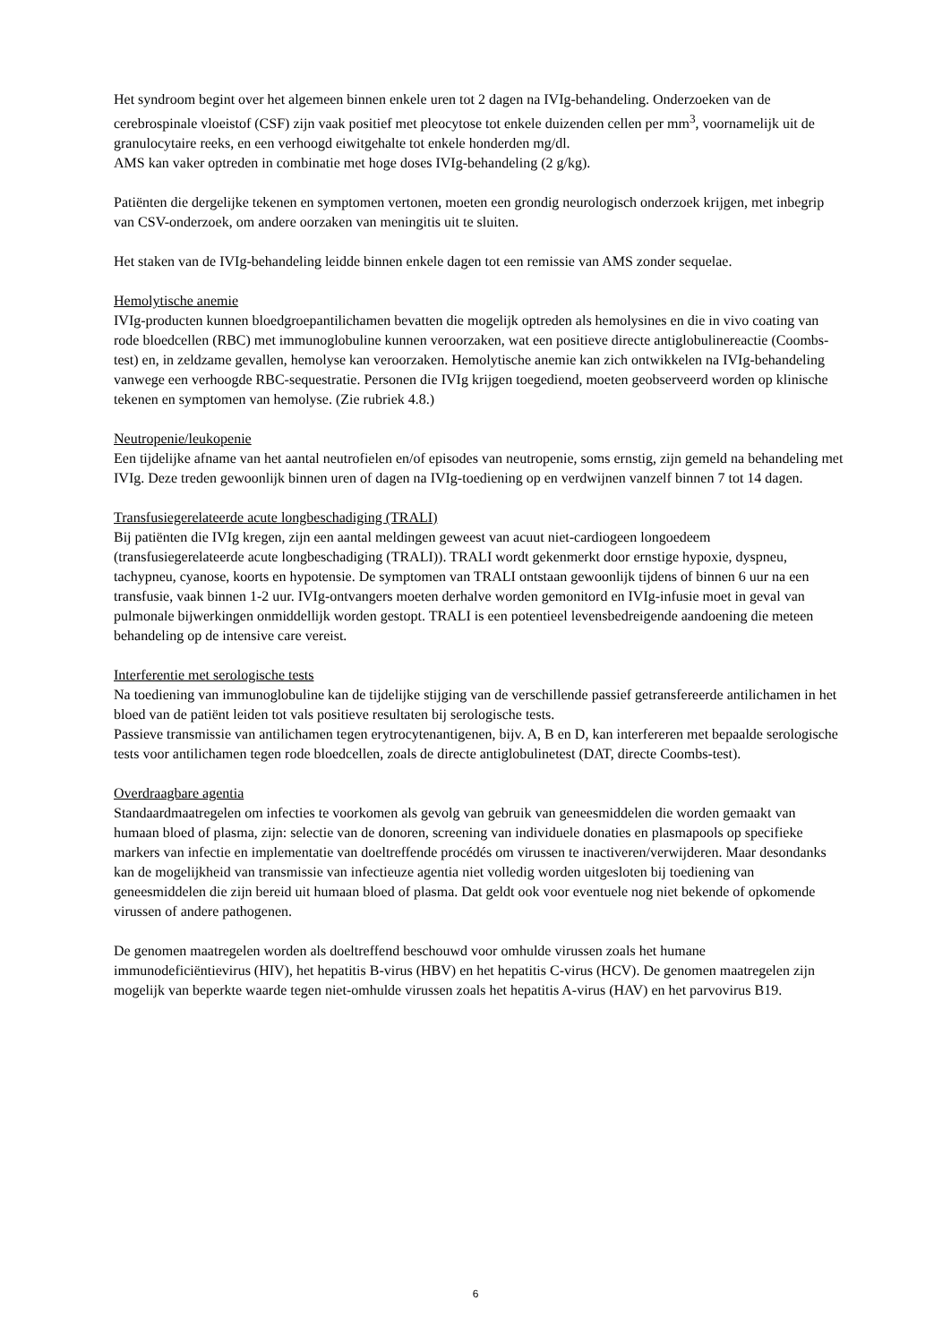Het syndroom begint over het algemeen binnen enkele uren tot 2 dagen na IVIg-behandeling. Onderzoeken van de cerebrospinale vloeistof (CSF) zijn vaak positief met pleocytose tot enkele duizenden cellen per mm<sup>3</sup>, voornamelijk uit de granulocytaire reeks, en een verhoogd eiwitgehalte tot enkele honderden mg/dl.
AMS kan vaker optreden in combinatie met hoge doses IVIg-behandeling (2 g/kg).
Patiënten die dergelijke tekenen en symptomen vertonen, moeten een grondig neurologisch onderzoek krijgen, met inbegrip van CSV-onderzoek, om andere oorzaken van meningitis uit te sluiten.
Het staken van de IVIg-behandeling leidde binnen enkele dagen tot een remissie van AMS zonder sequelae.
Hemolytische anemie
IVIg-producten kunnen bloedgroepantilichamen bevatten die mogelijk optreden als hemolysines en die in vivo coating van rode bloedcellen (RBC) met immunoglobuline kunnen veroorzaken, wat een positieve directe antiglobulinereactie (Coombs-test) en, in zeldzame gevallen, hemolyse kan veroorzaken. Hemolytische anemie kan zich ontwikkelen na IVIg-behandeling vanwege een verhoogde RBC-sequestratie. Personen die IVIg krijgen toegediend, moeten geobserveerd worden op klinische tekenen en symptomen van hemolyse. (Zie rubriek 4.8.)
Neutropenie/leukopenie
Een tijdelijke afname van het aantal neutrofielen en/of episodes van neutropenie, soms ernstig, zijn gemeld na behandeling met IVIg. Deze treden gewoonlijk binnen uren of dagen na IVIg-toediening op en verdwijnen vanzelf binnen 7 tot 14 dagen.
Transfusiegerelateerde acute longbeschadiging (TRALI)
Bij patiënten die IVIg kregen, zijn een aantal meldingen geweest van acuut niet-cardiogeen longoedeem (transfusiegerelateerde acute longbeschadiging (TRALI)). TRALI wordt gekenmerkt door ernstige hypoxie, dyspneu, tachypneu, cyanose, koorts en hypotensie. De symptomen van TRALI ontstaan gewoonlijk tijdens of binnen 6 uur na een transfusie, vaak binnen 1-2 uur. IVIg-ontvangers moeten derhalve worden gemonitord en IVIg-infusie moet in geval van pulmonale bijwerkingen onmiddellijk worden gestopt. TRALI is een potentieel levensbedreigende aandoening die meteen behandeling op de intensive care vereist.
Interferentie met serologische tests
Na toediening van immunoglobuline kan de tijdelijke stijging van de verschillende passief getransfereerde antilichamen in het bloed van de patiënt leiden tot vals positieve resultaten bij serologische tests.
Passieve transmissie van antilichamen tegen erytrocytenantigenen, bijv. A, B en D, kan interfereren met bepaalde serologische tests voor antilichamen tegen rode bloedcellen, zoals de directe antiglobulinetest (DAT, directe Coombs-test).
Overdraagbare agentia
Standaardmaatregelen om infecties te voorkomen als gevolg van gebruik van geneesmiddelen die worden gemaakt van humaan bloed of plasma, zijn: selectie van de donoren, screening van individuele donaties en plasmapools op specifieke markers van infectie en implementatie van doeltreffende procédés om virussen te inactiveren/verwijderen. Maar desondanks kan de mogelijkheid van transmissie van infectieuze agentia niet volledig worden uitgesloten bij toediening van geneesmiddelen die zijn bereid uit humaan bloed of plasma. Dat geldt ook voor eventuele nog niet bekende of opkomende virussen of andere pathogenen.
De genomen maatregelen worden als doeltreffend beschouwd voor omhulde virussen zoals het humane immunodeficiëntievirus (HIV), het hepatitis B-virus (HBV) en het hepatitis C-virus (HCV). De genomen maatregelen zijn mogelijk van beperkte waarde tegen niet-omhulde virussen zoals het hepatitis A-virus (HAV) en het parvovirus B19.
6